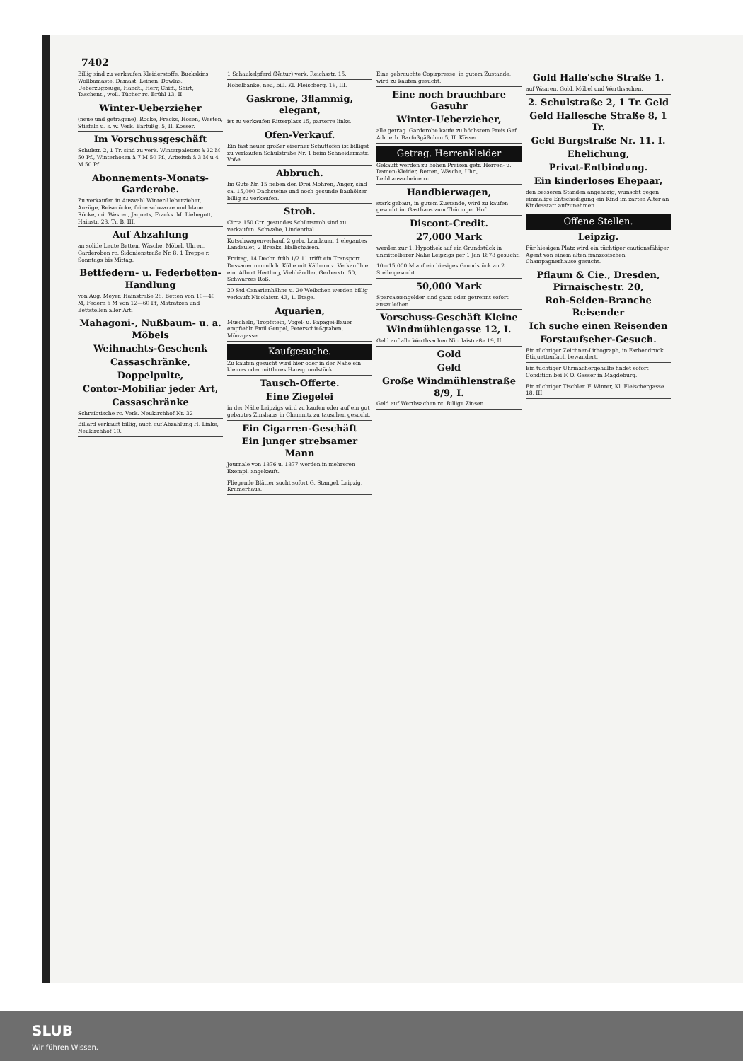7402
Billig sind zu verkaufen Kleiderstoffe, Buckskins Wollbamaste, Damast, Leinen, Dowlas, Ueberzugzeuge, Handt., Herr, Chiff., Shirt, Taschent., woll. Tücher rc. Brühl 13, II.
Winter-Ueberzieher
(neue und getragene), Röcke, Fracks, Hosen, Westen, Stiefeln u. s. w. Verk. Barfußg. 5, II. Kösser.
Im Vorschussgeschäft
Schulstr. 2, 1 Tr. sind zu verk. Winterpaletots à 22 M 50 Pf., Winterhosen à 7 M 50 Pf., Arbeitsh à 3 M u 4 M 50 Pf.
Abonnements-Monats-Garderobe.
Zu verkaufen in Auswahl Winter-Ueberzieher, Anzüge, Reiseröcke, feine schwarze und blaue Röcke, mit Westen, Jaquets, Fracks. M. Liebegott, Hainstr. 23, Tr. B. III.
Auf Abzahlung
an solide Leute Betten, Wäsche, Möbel, Uhren, Garderoben rc. Sidonienstraße Nr. 8, 1 Treppe r. Sonntags bis Mittag.
Bettfedern- u. Federbetten-Handlung
von Aug. Meyer, Hainstraße 28. Betten von 10—40 M, Federn à M von 12—60 Pf, Matratzen und Bettstellen aller Art.
Mahagoni-, Nußbaum- u. a. Möbels
Weihnachts-Geschenk
Cassaschränke,
Doppelpulte,
Contor-Mobiliar jeder Art,
Cassaschränke
Schreibtische rc. Verk. Neukirchhof Nr. 32
Billard verkauft billig, auch auf Abzahlung H. Linke, Neukirchhof 10.
1 Schaukelpferd (Natur) verk. Reichsstr. 15.
Hobelbänke, neu, bill. Kl. Fleischerg. 18, III.
Gaskrone, 3flammig, elegant,
ist zu verkaufen Ritterplatz 15, parterre links.
Ofen-Verkauf.
Ein fast neuer großer eiserner Schüttofen ist billigst zu verkaufen Schulstraße Nr. 1 beim Schneidermstr. Voße.
Abbruch.
Im Gute Nr. 15 neben den Drei Mohren, Anger, sind ca. 15,000 Dachsteine und noch gesunde Bauhölzer billig zu verkaufen.
Stroh.
Circa 150 Ctr. gesundes Schüttstroh sind zu verkaufen. Schwabe, Lindenthal.
Kutschwagenverkauf. 2 gebr. Landauer, 1 elegantes Landaulet, 2 Breaks, Halbchaisen.
Freitag, 14 Decbr. früh 1/2 11 trifft ein Transport Dessauer neumilch. Kühe mit Kälbern z. Verkauf hier ein. Albert Hertling, Viehhändler, Gerberstr. 50, Schwarzes Roß.
20 Std Canarienhähne u. 20 Weibchen werden billig verkauft Nicolaistr. 43, 1. Etage.
Aquarien,
Muscheln, Tropfstein, Vogel- u. Papagei-Bauer empfiehlt Emil Geupel, Peterschießgraben, Münzgasse.
Kaufgesuche.
Zu kaufen gesucht wird hier oder in der Nähe ein kleines oder mittleres Hausgrundstück.
Tausch-Offerte.
Eine Ziegelei
in der Nähe Leipzigs wird zu kaufen oder auf ein gut gebautes Zinshaus in Chemnitz zu tauschen gesucht.
Ein Cigarren-Geschäft
Ein junger strebsamer Mann
Journale von 1876 u. 1877 werden in mehreren Exempl. angekauft.
Fliegende Blätter sucht sofort G. Stangel, Leipzig, Kramerhaus.
Eine gebrauchte Copirpresse, in gutem Zustande, wird zu kaufen gesucht.
Eine noch brauchbare Gasuhr
Winter-Ueberzieher,
alle getrag. Garderobe kaufe zu höchstem Preis Gef. Adr. erb. Barfußgäßchen 5, II. Kösser.
Getrag. Herrenkleider
Gekauft werden zu hohen Preisen getr. Herren- u. Damen-Kleider, Betten, Wäsche, Uhr., Leihhausscheine rc.
Handbierwagen,
stark gebaut, in gutem Zustande, wird zu kaufen gesucht im Gasthaus zum Thüringer Hof.
Discont-Credit.
27,000 Mark
werden zur 1. Hypothek auf ein Grundstück in unmittelbarer Nähe Leipzigs per 1 Jan 1878 gesucht.
10—15,000 M auf ein hiesiges Grundstück an 2 Stelle gesucht.
50,000 Mark
Sparcassengelder sind ganz oder getrennt sofort auszuleihen.
Vorschuss-Geschäft Kleine Windmühlengasse 12, I.
Geld auf alle Werthsachen Nicolaistraße 19, II.
Gold
Geld
Große Windmühlenstraße 8/9, I.
Geld auf Werthsachen rc. Billige Zinsen.
Gold Halle'sche Straße 1.
auf Waaren, Gold, Möbel und Werthsachen.
2. Schulstraße 2, 1 Tr. Geld
Geld Hallesche Straße 8, 1 Tr.
Geld Burgstraße Nr. 11. I.
Ehelichung,
Privat-Entbindung.
Ein kinderloses Ehepaar,
den besseren Ständen angehörig, wünscht gegen einmalige Entschädigung ein Kind im zarten Alter an Kindesstatt aufzunehmen.
Offene Stellen.
Leipzig.
Für hiesigen Platz wird ein tüchtiger cautionsfähiger Agent von einem alten französischen Champagnerhause gesucht.
Pflaum & Cie., Dresden, Pirnaischestr. 20,
Roh-Seiden-Branche Reisender
Ich suche einen Reisenden
Forstaufseher-Gesuch.
Ein tüchtiger Zeichner-Lithograph, in Farbendruck Etiquettenfach bewandert.
Ein tüchtiger Uhrmachergehülfe findet sofort Condition bei F. O. Gasser in Magdeburg.
Ein tüchtiger Tischler. F. Winter, Kl. Fleischergasse 18, III.
SLUB
Wir führen Wissen.